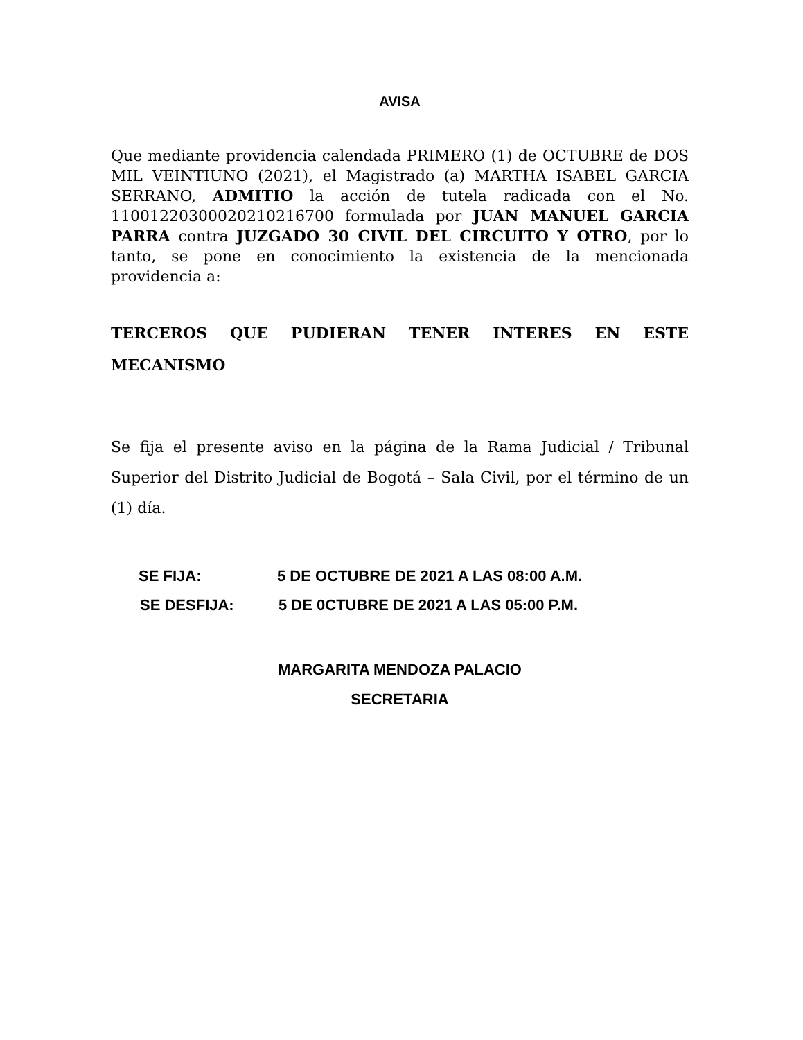AVISA
Que mediante providencia calendada PRIMERO (1) de OCTUBRE de DOS MIL VEINTIUNO (2021), el Magistrado (a) MARTHA ISABEL GARCIA SERRANO, ADMITIO la acción de tutela radicada con el No. 11001220300020210216700 formulada por JUAN MANUEL GARCIA PARRA contra JUZGADO 30 CIVIL DEL CIRCUITO Y OTRO, por lo tanto, se pone en conocimiento la existencia de la mencionada providencia a:
TERCEROS QUE PUDIERAN TENER INTERES EN ESTE MECANISMO
Se fija el presente aviso en la página de la Rama Judicial / Tribunal Superior del Distrito Judicial de Bogotá – Sala Civil, por el término de un (1) día.
SE FIJA: 5 DE OCTUBRE DE 2021 A LAS 08:00 A.M.
SE DESFIJA: 5 DE 0CTUBRE DE 2021 A LAS 05:00 P.M.
MARGARITA MENDOZA PALACIO
SECRETARIA